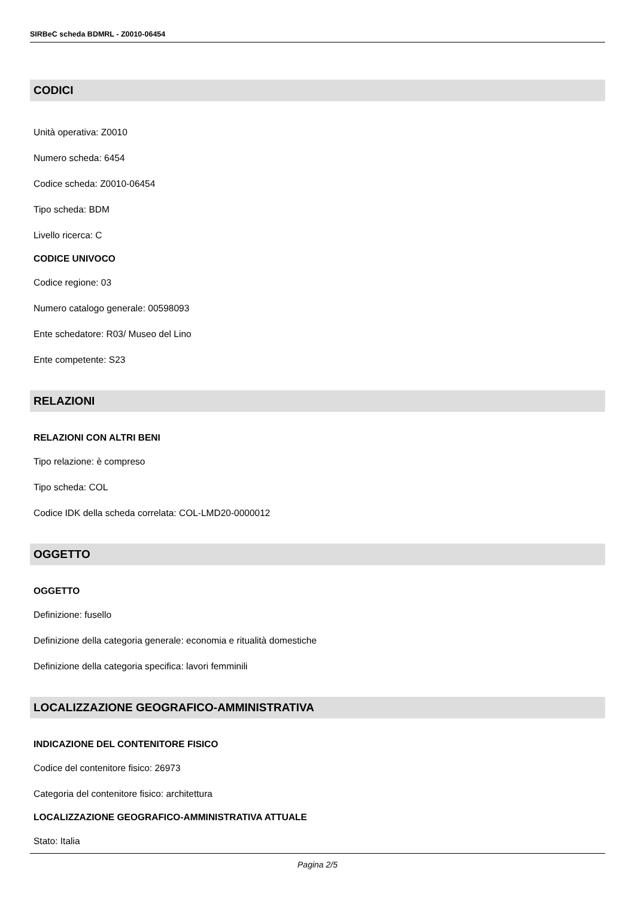SIRBeC scheda BDMRL - Z0010-06454
CODICI
Unità operativa: Z0010
Numero scheda: 6454
Codice scheda: Z0010-06454
Tipo scheda: BDM
Livello ricerca: C
CODICE UNIVOCO
Codice regione: 03
Numero catalogo generale: 00598093
Ente schedatore: R03/ Museo del Lino
Ente competente: S23
RELAZIONI
RELAZIONI CON ALTRI BENI
Tipo relazione: è compreso
Tipo scheda: COL
Codice IDK della scheda correlata: COL-LMD20-0000012
OGGETTO
OGGETTO
Definizione: fusello
Definizione della categoria generale: economia e ritualità domestiche
Definizione della categoria specifica: lavori femminili
LOCALIZZAZIONE GEOGRAFICO-AMMINISTRATIVA
INDICAZIONE DEL CONTENITORE FISICO
Codice del contenitore fisico: 26973
Categoria del contenitore fisico: architettura
LOCALIZZAZIONE GEOGRAFICO-AMMINISTRATIVA ATTUALE
Stato: Italia
Pagina 2/5